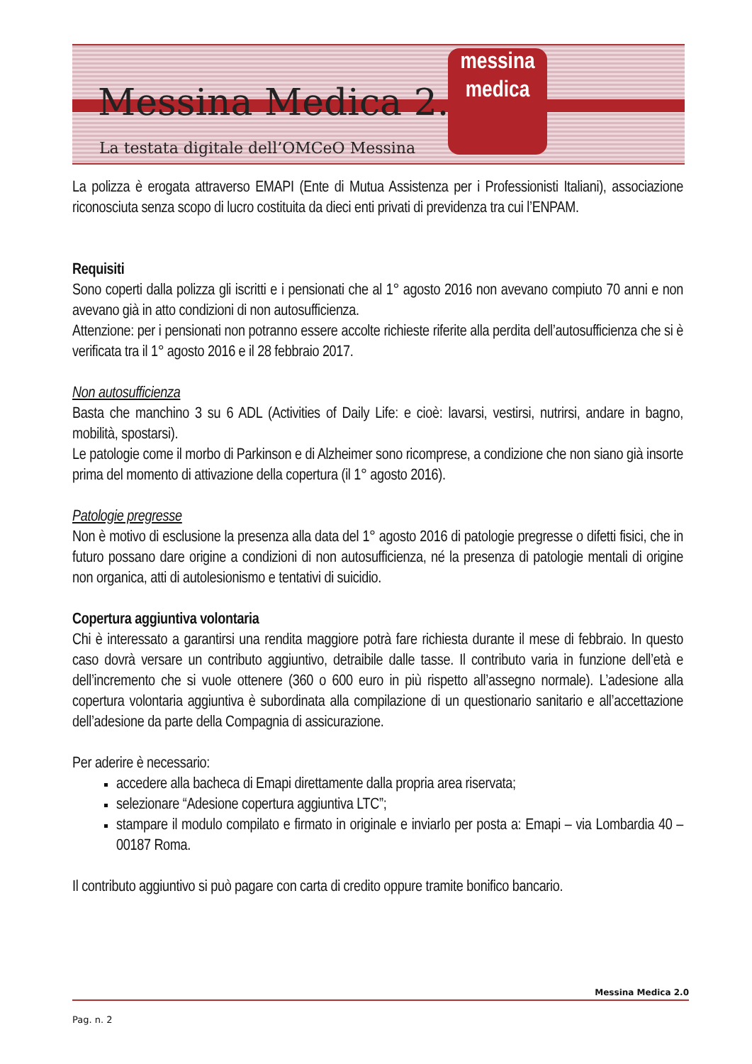Messina Medica 2.0
La testata digitale dell’OMCeO Messina
messina
medica
La polizza è erogata attraverso EMAPI (Ente di Mutua Assistenza per i Professionisti Italiani), associazione riconosciuta senza scopo di lucro costituita da dieci enti privati di previdenza tra cui l’ENPAM.
Requisiti
Sono coperti dalla polizza gli iscritti e i pensionati che al 1° agosto 2016 non avevano compiuto 70 anni e non avevano già in atto condizioni di non autosufficienza.
Attenzione: per i pensionati non potranno essere accolte richieste riferite alla perdita dell’autosufficienza che si è verificata tra il 1° agosto 2016 e il 28 febbraio 2017.
Non autosufficienza
Basta che manchino 3 su 6 ADL (Activities of Daily Life: e cioè: lavarsi, vestirsi, nutrirsi, andare in bagno, mobilità, spostarsi).
Le patologie come il morbo di Parkinson e di Alzheimer sono ricomprese, a condizione che non siano già insorte prima del momento di attivazione della copertura (il 1° agosto 2016).
Patologie pregresse
Non è motivo di esclusione la presenza alla data del 1° agosto 2016 di patologie pregresse o difetti fisici, che in futuro possano dare origine a condizioni di non autosufficienza, né la presenza di patologie mentali di origine non organica, atti di autolesionismo e tentativi di suicidio.
Copertura aggiuntiva volontaria
Chi è interessato a garantirsi una rendita maggiore potrà fare richiesta durante il mese di febbraio. In questo caso dovrà versare un contributo aggiuntivo, detraibile dalle tasse. Il contributo varia in funzione dell’età e dell’incremento che si vuole ottenere (360 o 600 euro in più rispetto all’assegno normale). L’adesione alla copertura volontaria aggiuntiva è subordinata alla compilazione di un questionario sanitario e all’accettazione dell’adesione da parte della Compagnia di assicurazione.
Per aderire è necessario:
accedere alla bacheca di Emapi direttamente dalla propria area riservata;
selezionare “Adesione copertura aggiuntiva LTC”;
stampare il modulo compilato e firmato in originale e inviarlo per posta a: Emapi – via Lombardia 40 – 00187 Roma.
Il contributo aggiuntivo si può pagare con carta di credito oppure tramite bonifico bancario.
Messina Medica 2.0
Pag. n. 2